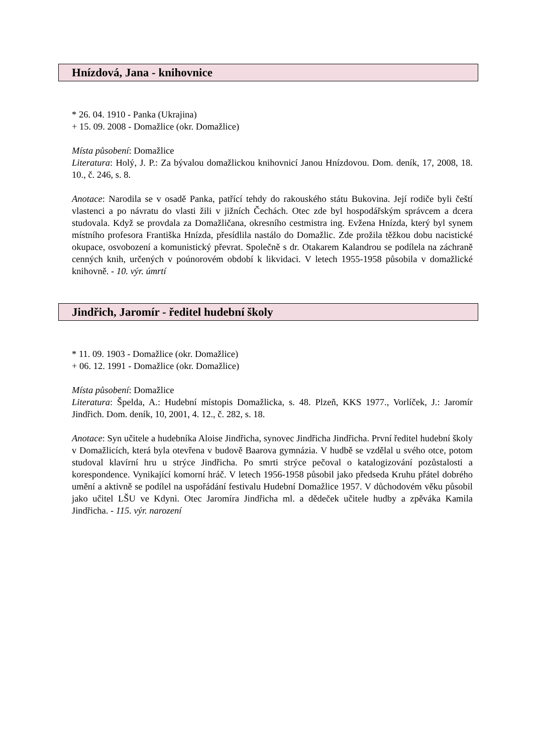Hnízdová, Jana - knihovnice
* 26. 04. 1910 - Panka (Ukrajina)
+ 15. 09. 2008 - Domažlice (okr. Domažlice)
Místa působení: Domažlice
Literatura: Holý, J. P.: Za bývalou domažlickou knihovnicí Janou Hnízdovou. Dom. deník, 17, 2008, 18. 10., č. 246, s. 8.
Anotace: Narodila se v osadě Panka, patřící tehdy do rakouského státu Bukovina. Její rodiče byli čeští vlastenci a po návratu do vlasti žili v jižních Čechách. Otec zde byl hospodářským správcem a dcera studovala. Když se provdala za Domažličana, okresního cestmistra ing. Evžena Hnízda, který byl synem místního profesora Františka Hnízda, přesídlila nastálo do Domažlic. Zde prožila těžkou dobu nacistické okupace, osvobození a komunistický převrat. Společně s dr. Otakarem Kalandrou se podílela na záchraně cenných knih, určených v poúnorovém období k likvidaci. V letech 1955-1958 působila v domažlické knihovně. - 10. výr. úmrtí
Jindřich, Jaromír - ředitel hudební školy
* 11. 09. 1903 - Domažlice (okr. Domažlice)
+ 06. 12. 1991 - Domažlice (okr. Domažlice)
Místa působení: Domažlice
Literatura: Špelda, A.: Hudební místopis Domažlicka, s. 48. Plzeň, KKS 1977., Vorlíček, J.: Jaromír Jindřich. Dom. deník, 10, 2001, 4. 12., č. 282, s. 18.
Anotace: Syn učitele a hudebníka Aloise Jindřicha, synovec Jindřicha Jindřicha. První ředitel hudební školy v Domažlicích, která byla otevřena v budově Baarova gymnázia. V hudbě se vzdělal u svého otce, potom studoval klavírní hru u strýce Jindřicha. Po smrti strýce pečoval o katalogizování pozůstalosti a korespondence. Vynikající komorní hráč. V letech 1956-1958 působil jako předseda Kruhu přátel dobrého umění a aktivně se podílel na uspořádání festivalu Hudební Domažlice 1957. V důchodovém věku působil jako učitel LŠU ve Kdyni. Otec Jaromíra Jindřicha ml. a dědeček učitele hudby a zpěváka Kamila Jindřicha. - 115. výr. narození